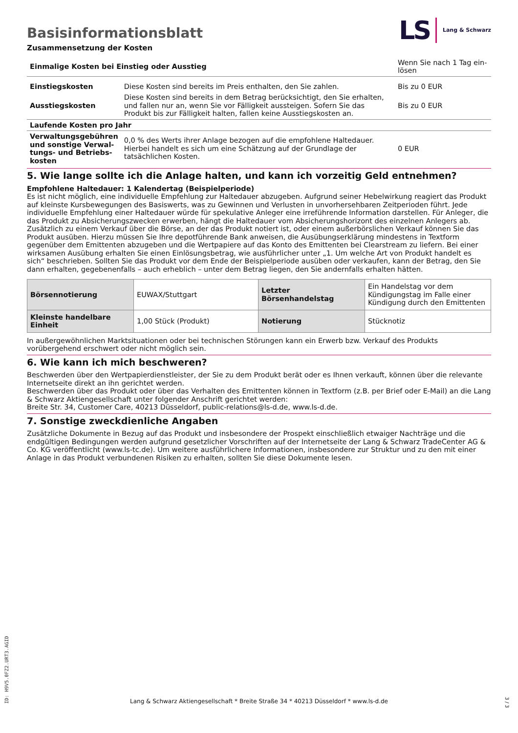Basisinformationsblatt
LS Lang & Schwarz
Zusammensetzung der Kosten
| Einmalige Kosten bei Einstieg oder Ausstieg | | Wenn Sie nach 1 Tag ein-lösen |
| Einstiegskosten | Diese Kosten sind bereits im Preis enthalten, den Sie zahlen. | Bis zu 0 EUR |
| Ausstiegskosten | Diese Kosten sind bereits in dem Betrag berücksichtigt, den Sie erhalten, und fallen nur an, wenn Sie vor Fälligkeit aussteigen. Sofern Sie das Produkt bis zur Fälligkeit halten, fallen keine Ausstiegskosten an. | Bis zu 0 EUR |
| Laufende Kosten pro Jahr | | |
| Verwaltungsgebühren und sonstige Verwal-tungs- und Betriebs-kosten | 0,0 % des Werts ihrer Anlage bezogen auf die empfohlene Haltedauer. Hierbei handelt es sich um eine Schätzung auf der Grundlage der tatsächlichen Kosten. | 0 EUR |
5. Wie lange sollte ich die Anlage halten, und kann ich vorzeitig Geld entnehmen?
Empfohlene Haltedauer: 1 Kalendertag (Beispielperiode)
Es ist nicht möglich, eine individuelle Empfehlung zur Haltedauer abzugeben. Aufgrund seiner Hebelwirkung reagiert das Produkt auf kleinste Kursbewegungen des Basiswerts, was zu Gewinnen und Verlusten in unvorhersehbaren Zeitperioden führt. Jede individuelle Empfehlung einer Haltedauer würde für spekulative Anleger eine irreführende Information darstellen. Für Anleger, die das Produkt zu Absicherungszwecken erwerben, hängt die Haltedauer vom Absicherungshorizont des einzelnen Anlegers ab.
Zusätzlich zu einem Verkauf über die Börse, an der das Produkt notiert ist, oder einem außerbörslichen Verkauf können Sie das Produkt ausüben. Hierzu müssen Sie Ihre depotführende Bank anweisen, die Ausübungserklärung mindestens in Textform gegenüber dem Emittenten abzugeben und die Wertpapiere auf das Konto des Emittenten bei Clearstream zu liefern. Bei einer wirksamen Ausübung erhalten Sie einen Einlösungsbetrag, wie ausführlicher unter „1. Um welche Art von Produkt handelt es sich“ beschrieben. Sollten Sie das Produkt vor dem Ende der Beispielperiode ausüben oder verkaufen, kann der Betrag, den Sie dann erhalten, gegebenenfalls – auch erheblich – unter dem Betrag liegen, den Sie andernfalls erhalten hätten.
| Börsennotierung | EUWAX/Stuttgart | Letzter Börsenhandelstag | Ein Handelstag vor dem Kündigungstag im Falle einer Kündigung durch den Emittenten |
| Kleinste handelbare Einheit | 1,00 Stück (Produkt) | Notierung | Stücknotiz |
In außergewöhnlichen Marktsituationen oder bei technischen Störungen kann ein Erwerb bzw. Verkauf des Produkts vorübergehend erschwert oder nicht möglich sein.
6. Wie kann ich mich beschweren?
Beschwerden über den Wertpapierdienstleister, der Sie zu dem Produkt berät oder es Ihnen verkauft, können über die relevante Internetseite direkt an ihn gerichtet werden.
Beschwerden über das Produkt oder über das Verhalten des Emittenten können in Textform (z.B. per Brief oder E-Mail) an die Lang & Schwarz Aktiengesellschaft unter folgender Anschrift gerichtet werden:
Breite Str. 34, Customer Care, 40213 Düsseldorf, public-relations@ls-d.de, www.ls-d.de.
7. Sonstige zweckdienliche Angaben
Zusätzliche Dokumente in Bezug auf das Produkt und insbesondere der Prospekt einschließlich etwaiger Nachträge und die endgültigen Bedingungen werden aufgrund gesetzlicher Vorschriften auf der Internetseite der Lang & Schwarz TradeCenter AG & Co. KG veröffentlicht (www.ls-tc.de). Um weitere ausführlichere Informationen, insbesondere zur Struktur und zu den mit einer Anlage in das Produkt verbundenen Risiken zu erhalten, sollten Sie diese Dokumente lesen.
ID: H9V5.0FZ2.URT3.AGID
Lang & Schwarz Aktiengesellschaft * Breite Straße 34 * 40213 Düsseldorf * www.ls-d.de
3 / 3